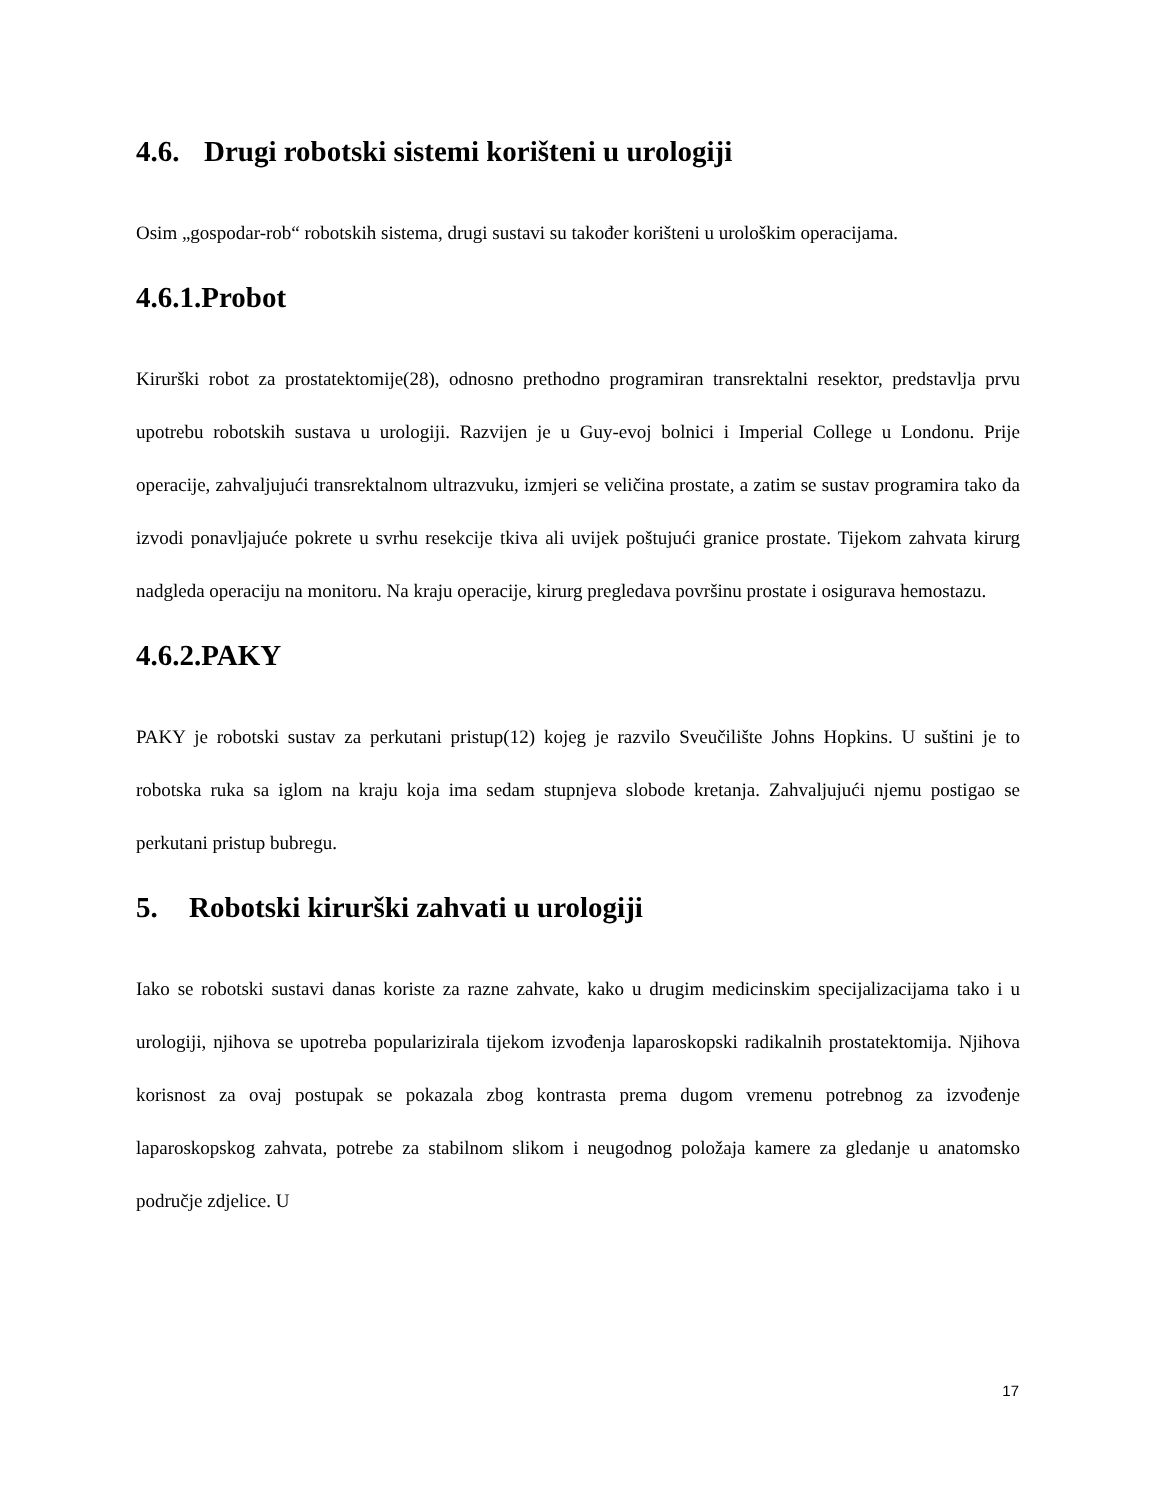4.6. Drugi robotski sistemi korišteni u urologiji
Osim „gospodar-rob“ robotskih sistema, drugi sustavi su također korišteni u urološkim operacijama.
4.6.1.Probot
Kirurški robot za prostatektomije(28), odnosno prethodno programiran transrektalni resektor, predstavlja prvu upotrebu robotskih sustava u urologiji. Razvijen je u Guy-evoj bolnici i Imperial College u Londonu. Prije operacije, zahvaljujući transrektalnom ultrazvuku, izmjeri se veličina prostate, a zatim se sustav programira tako da izvodi ponavljajuće pokrete u svrhu resekcije tkiva ali uvijek poštujući granice prostate. Tijekom zahvata kirurg nadgleda operaciju na monitoru. Na kraju operacije, kirurg pregledava površinu prostate i osigurava hemostazu.
4.6.2.PAKY
PAKY je robotski sustav za perkutani pristup(12) kojeg je razvilo Sveučilište Johns Hopkins. U suštini je to robotska ruka sa iglom na kraju koja ima sedam stupnjeva slobode kretanja. Zahvaljujući njemu postigao se perkutani pristup bubregu.
5. Robotski kirurški zahvati u urologiji
Iako se robotski sustavi danas koriste za razne zahvate, kako u drugim medicinskim specijalizacijama tako i u urologiji, njihova se upotreba popularizirala tijekom izvođenja laparoskopski radikalnih prostatektomija. Njihova korisnost za ovaj postupak se pokazala zbog kontrasta prema dugom vremenu potrebnog za izvođenje laparoskopskog zahvata, potrebe za stabilnom slikom i neugodnog položaja kamere za gledanje u anatomsko područje zdjelice. U
17